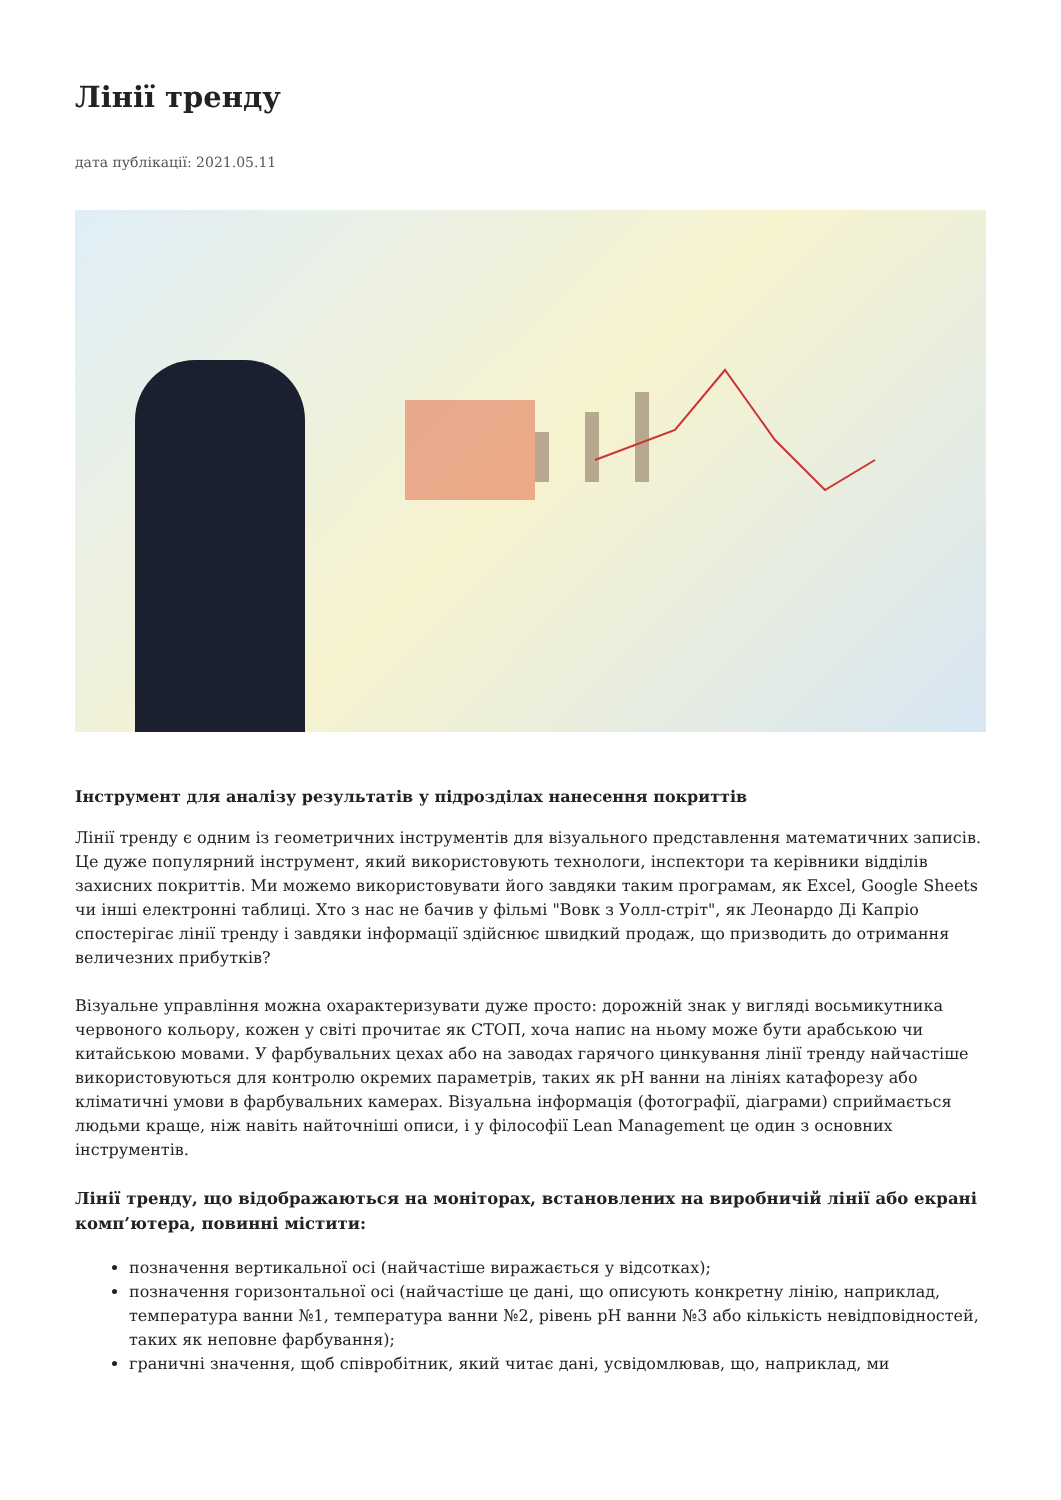Лінії тренду
дата публікації: 2021.05.11
Інструмент для аналізу результатів у підрозділах нанесення покриттів
Лінії тренду є одним із геометричних інструментів для візуального представлення математичних записів. Це дуже популярний інструмент, який використовують технологи, інспектори та керівники відділів захисних покриттів. Ми можемо використовувати його завдяки таким програмам, як Excel, Google Sheets чи інші електронні таблиці. Хто з нас не бачив у фільмі "Вовк з Уолл-стріт", як Леонардо Ді Капріо спостерігає лінії тренду і завдяки інформації здійснює швидкий продаж, що призводить до отримання величезних прибутків?
Візуальне управління можна охарактеризувати дуже просто: дорожній знак у вигляді восьмикутника червоного кольору, кожен у світі прочитає як СТОП, хоча напис на ньому може бути арабською чи китайською мовами. У фарбувальних цехах або на заводах гарячого цинкування лінії тренду найчастіше використовуються для контролю окремих параметрів, таких як pH ванни на лініях катафорезу або кліматичні умови в фарбувальних камерах. Візуальна інформація (фотографії, діаграми) сприймається людьми краще, ніж навіть найточніші описи, і у філософії Lean Management це один з основних інструментів.
Лінії тренду, що відображаються на моніторах, встановлених на виробничій лінії або екрані комп’ютера, повинні містити:
позначення вертикальної осі (найчастіше виражається у відсотках);
позначення горизонтальної осі (найчастіше це дані, що описують конкретну лінію, наприклад, температура ванни №1, температура ванни №2, рівень pH ванни №3 або кількість невідповідностей, таких як неповне фарбування);
граничні значення, щоб співробітник, який читає дані, усвідомлював, що, наприклад, ми